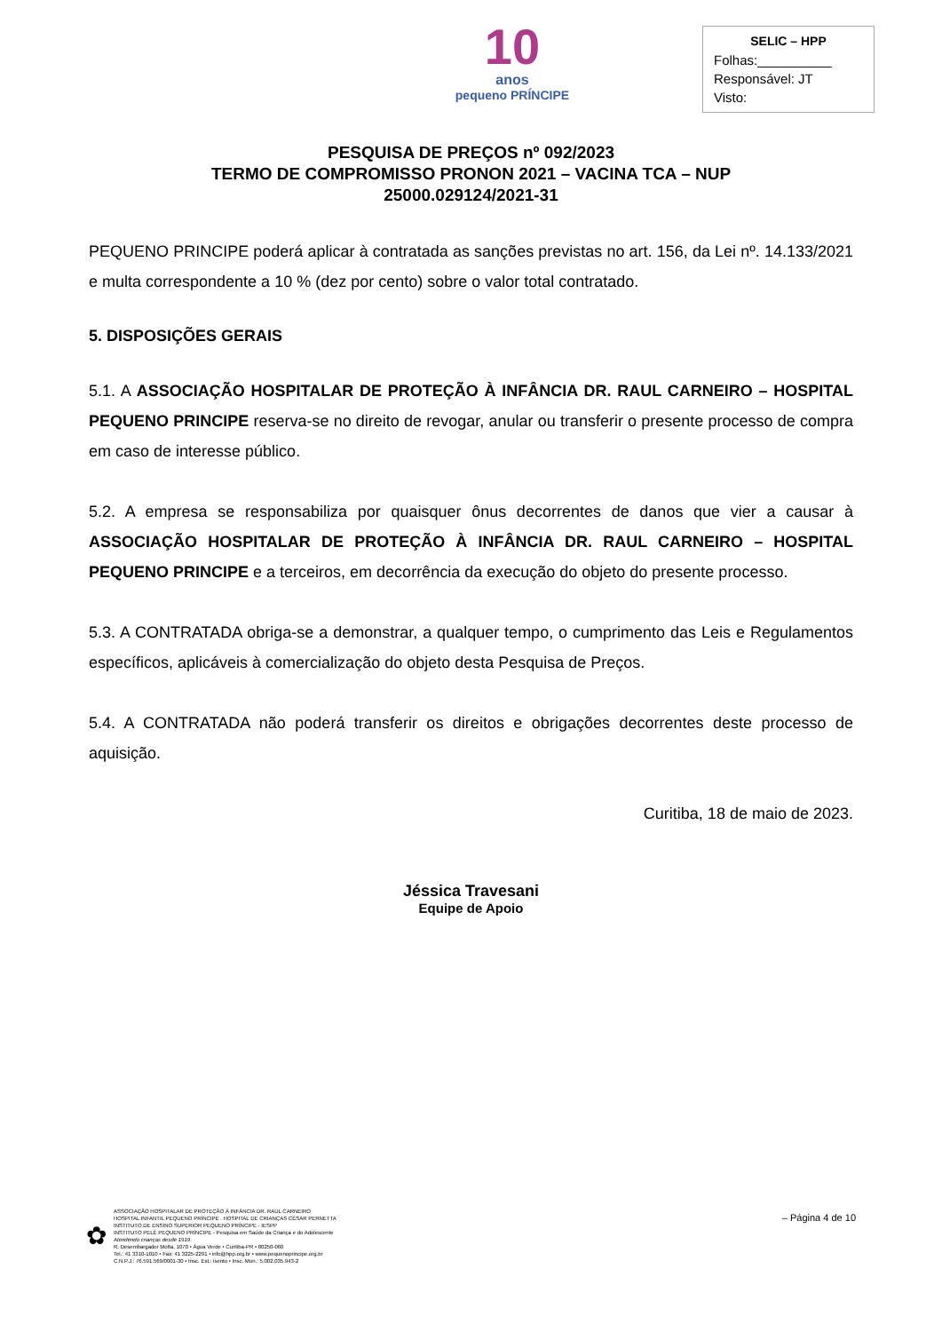10
anos
pequeno PRÍNCIPE
SELIC – HPP
Folhas:__________
Responsável: JT
Visto:
PESQUISA DE PREÇOS nº 092/2023
TERMO DE COMPROMISSO PRONON 2021 – VACINA TCA – NUP
25000.029124/2021-31
PEQUENO PRINCIPE poderá aplicar à contratada as sanções previstas no art. 156, da Lei nº. 14.133/2021 e multa correspondente a 10 % (dez por cento) sobre o valor total contratado.
5. DISPOSIÇÕES GERAIS
5.1. A ASSOCIAÇÃO HOSPITALAR DE PROTEÇÃO À INFÂNCIA DR. RAUL CARNEIRO – HOSPITAL PEQUENO PRINCIPE reserva-se no direito de revogar, anular ou transferir o presente processo de compra em caso de interesse público.
5.2. A empresa se responsabiliza por quaisquer ônus decorrentes de danos que vier a causar à ASSOCIAÇÃO HOSPITALAR DE PROTEÇÃO À INFÂNCIA DR. RAUL CARNEIRO – HOSPITAL PEQUENO PRINCIPE e a terceiros, em decorrência da execução do objeto do presente processo.
5.3. A CONTRATADA obriga-se a demonstrar, a qualquer tempo, o cumprimento das Leis e Regulamentos específicos, aplicáveis à comercialização do objeto desta Pesquisa de Preços.
5.4. A CONTRATADA não poderá transferir os direitos e obrigações decorrentes deste processo de aquisição.
Curitiba, 18 de maio de 2023.
Jéssica Travesani
Equipe de Apoio
– Página 4 de 10
✿
ASSOCIAÇÃO HOSPITALAR DE PROTEÇÃO À INFÂNCIA DR. RAUL CARNEIRO
HOSPITAL INFANTIL PEQUENO PRÍNCIPE . HOSPITAL DE CRIANÇAS CÉSAR PERNETTA
INSTITUTO DE ENSINO SUPERIOR PEQUENO PRÍNCIPE - IESPP
INSTITUTO PELÉ PEQUENO PRÍNCIPE - Pesquisa em Saúde da Criança e do Adolescente
Atendendo crianças desde 1919
R. Desembargador Motta, 1070 • Água Verde • Curitiba-PR • 80250-060
Tel.: 41 3310-1010 • Fax: 41 3225-2291 • info@hpp.org.br • www.pequenoprincipe.org.br
C.N.P.J.: 76.591.569/0001-30 • Insc. Est.: isento • Insc. Mun.: 5.002.035.943-2